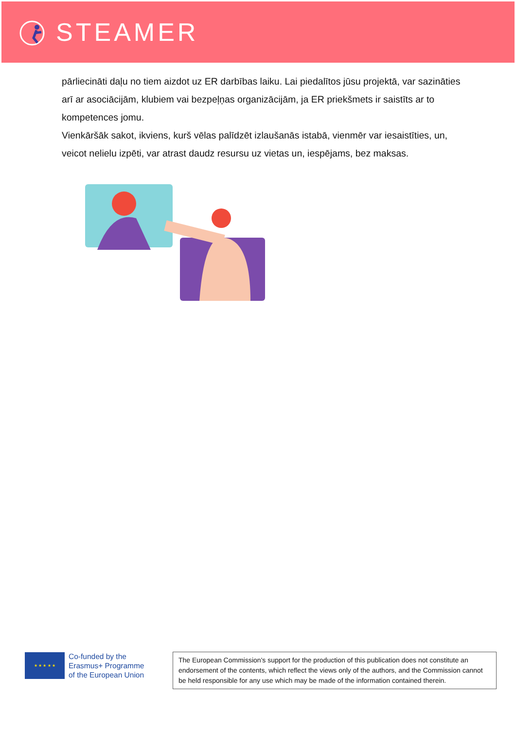STEAMER
pārliecināti daļu no tiem aizdot uz ER darbības laiku. Lai piedalītos jūsu projektā, var sazināties arī ar asociācijām, klubiem vai bezpeļņas organizācijām, ja ER priekšmets ir saistīts ar to kompetences jomu.
Vienkāršāk sakot, ikviens, kurš vēlas palīdzēt izlaušanās istabā, vienmēr var iesaistīties, un, veicot nelielu izpēti, var atrast daudz resursu uz vietas un, iespējams, bez maksas.
★ ★ ★ ★ ★
Co-funded by the
Erasmus+ Programme
of the European Union
The European Commission's support for the production of this publication does not constitute an endorsement of the contents, which reflect the views only of the authors, and the Commission cannot be held responsible for any use which may be made of the information contained therein.